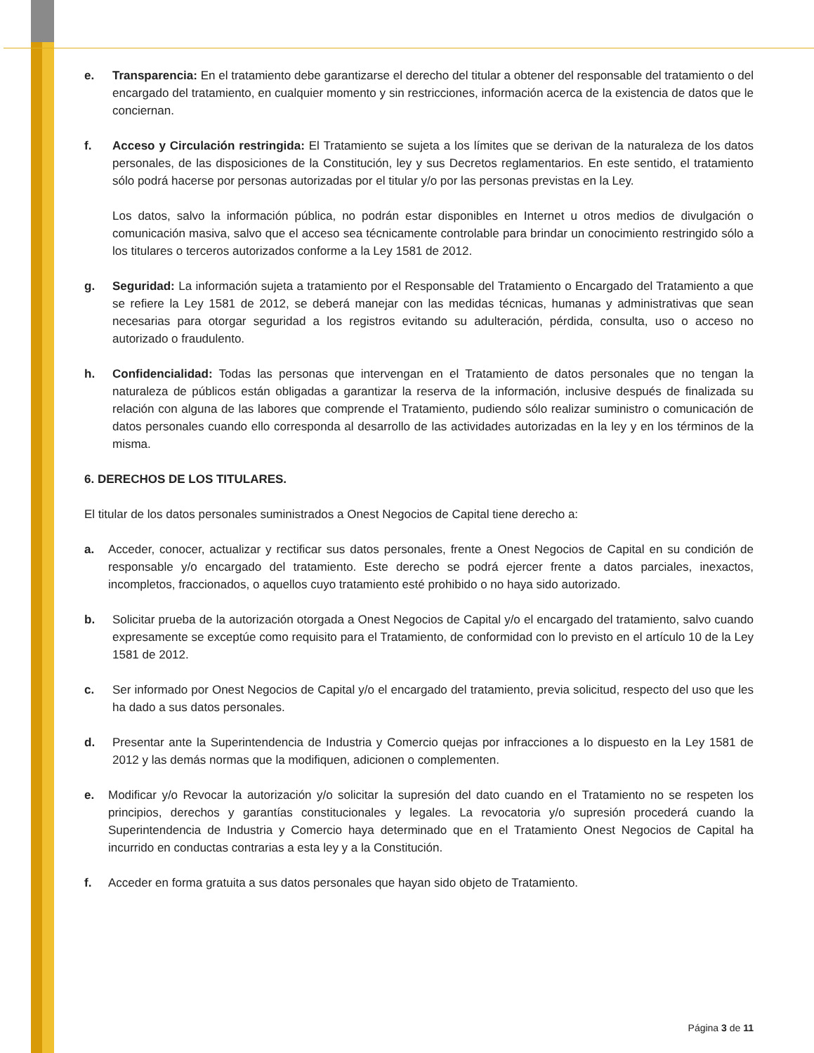e. Transparencia: En el tratamiento debe garantizarse el derecho del titular a obtener del responsable del tratamiento o del encargado del tratamiento, en cualquier momento y sin restricciones, información acerca de la existencia de datos que le conciernan.
f. Acceso y Circulación restringida: El Tratamiento se sujeta a los límites que se derivan de la naturaleza de los datos personales, de las disposiciones de la Constitución, ley y sus Decretos reglamentarios. En este sentido, el tratamiento sólo podrá hacerse por personas autorizadas por el titular y/o por las personas previstas en la Ley.
Los datos, salvo la información pública, no podrán estar disponibles en Internet u otros medios de divulgación o comunicación masiva, salvo que el acceso sea técnicamente controlable para brindar un conocimiento restringido sólo a los titulares o terceros autorizados conforme a la Ley 1581 de 2012.
g. Seguridad: La información sujeta a tratamiento por el Responsable del Tratamiento o Encargado del Tratamiento a que se refiere la Ley 1581 de 2012, se deberá manejar con las medidas técnicas, humanas y administrativas que sean necesarias para otorgar seguridad a los registros evitando su adulteración, pérdida, consulta, uso o acceso no autorizado o fraudulento.
h. Confidencialidad: Todas las personas que intervengan en el Tratamiento de datos personales que no tengan la naturaleza de públicos están obligadas a garantizar la reserva de la información, inclusive después de finalizada su relación con alguna de las labores que comprende el Tratamiento, pudiendo sólo realizar suministro o comunicación de datos personales cuando ello corresponda al desarrollo de las actividades autorizadas en la ley y en los términos de la misma.
6. DERECHOS DE LOS TITULARES.
El titular de los datos personales suministrados a Onest Negocios de Capital tiene derecho a:
a. Acceder, conocer, actualizar y rectificar sus datos personales, frente a Onest Negocios de Capital en su condición de responsable y/o encargado del tratamiento. Este derecho se podrá ejercer frente a datos parciales, inexactos, incompletos, fraccionados, o aquellos cuyo tratamiento esté prohibido o no haya sido autorizado.
b. Solicitar prueba de la autorización otorgada a Onest Negocios de Capital y/o el encargado del tratamiento, salvo cuando expresamente se exceptúe como requisito para el Tratamiento, de conformidad con lo previsto en el artículo 10 de la Ley 1581 de 2012.
c. Ser informado por Onest Negocios de Capital y/o el encargado del tratamiento, previa solicitud, respecto del uso que les ha dado a sus datos personales.
d. Presentar ante la Superintendencia de Industria y Comercio quejas por infracciones a lo dispuesto en la Ley 1581 de 2012 y las demás normas que la modifiquen, adicionen o complementen.
e. Modificar y/o Revocar la autorización y/o solicitar la supresión del dato cuando en el Tratamiento no se respeten los principios, derechos y garantías constitucionales y legales. La revocatoria y/o supresión procederá cuando la Superintendencia de Industria y Comercio haya determinado que en el Tratamiento Onest Negocios de Capital ha incurrido en conductas contrarias a esta ley y a la Constitución.
f. Acceder en forma gratuita a sus datos personales que hayan sido objeto de Tratamiento.
Página 3 de 11